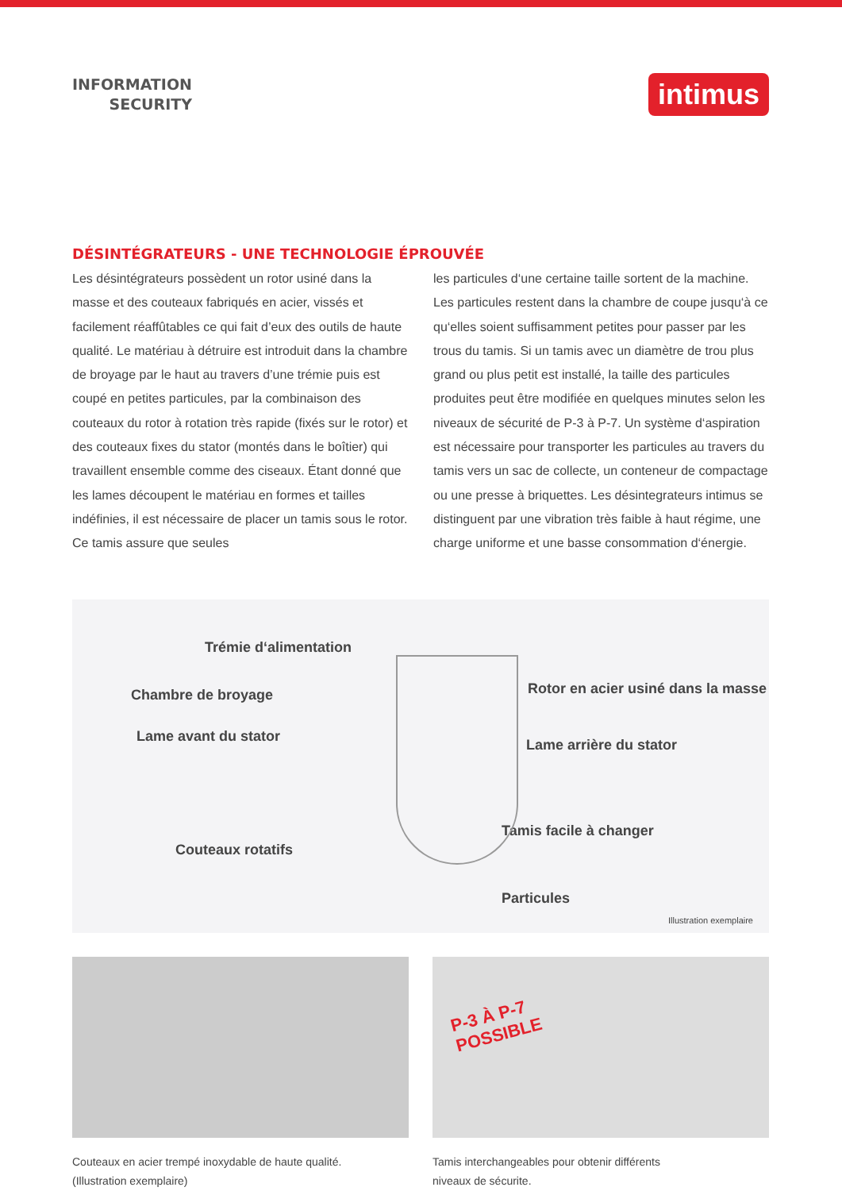INFORMATION
SECURITY
intimus
DÉSINTÉGRATEURS - UNE TECHNOLOGIE ÉPROUVÉE
Les désintégrateurs possèdent un rotor usiné dans la masse et des couteaux fabriqués en acier, vissés et facilement réaffûtables ce qui fait d’eux des outils de haute qualité. Le matériau à détruire est introduit dans la chambre de broyage par le haut au travers d’une trémie puis est coupé en petites particules, par la combinaison des couteaux du rotor à rotation très rapide (fixés sur le rotor) et des couteaux fixes du stator (montés dans le boîtier) qui travaillent ensemble comme des ciseaux. Étant donné que les lames découpent le matériau en formes et tailles indéfinies, il est nécessaire de placer un tamis sous le rotor. Ce tamis assure que seules
les particules d‘une certaine taille sortent de la machine. Les particules restent dans la chambre de coupe jusqu‘à ce qu‘elles soient suffisamment petites pour passer par les trous du tamis. Si un tamis avec un diamètre de trou plus grand ou plus petit est installé, la taille des particules produites peut être modifiée en quelques minutes selon les niveaux de sécurité de P-3 à P-7. Un système d‘aspiration est nécessaire pour transporter les particules au travers du tamis vers un sac de collecte, un conteneur de compactage ou une presse à briquettes. Les désintegrateurs intimus se distinguent par une vibration très faible à haut régime, une charge uniforme et une basse consommation d‘énergie.
Trémie d‘alimentation
Chambre de broyage
Lame avant du stator
Couteaux rotatifs
Rotor en acier usiné dans la masse
Lame arrière du stator
Tamis facile à changer
Particules
Illustration exemplaire
Couteaux en acier trempé inoxydable de haute qualité.
(Illustration exemplaire)
P-3 À P-7
POSSIBLE
Tamis interchangeables pour obtenir différents
niveaux de sécurite.